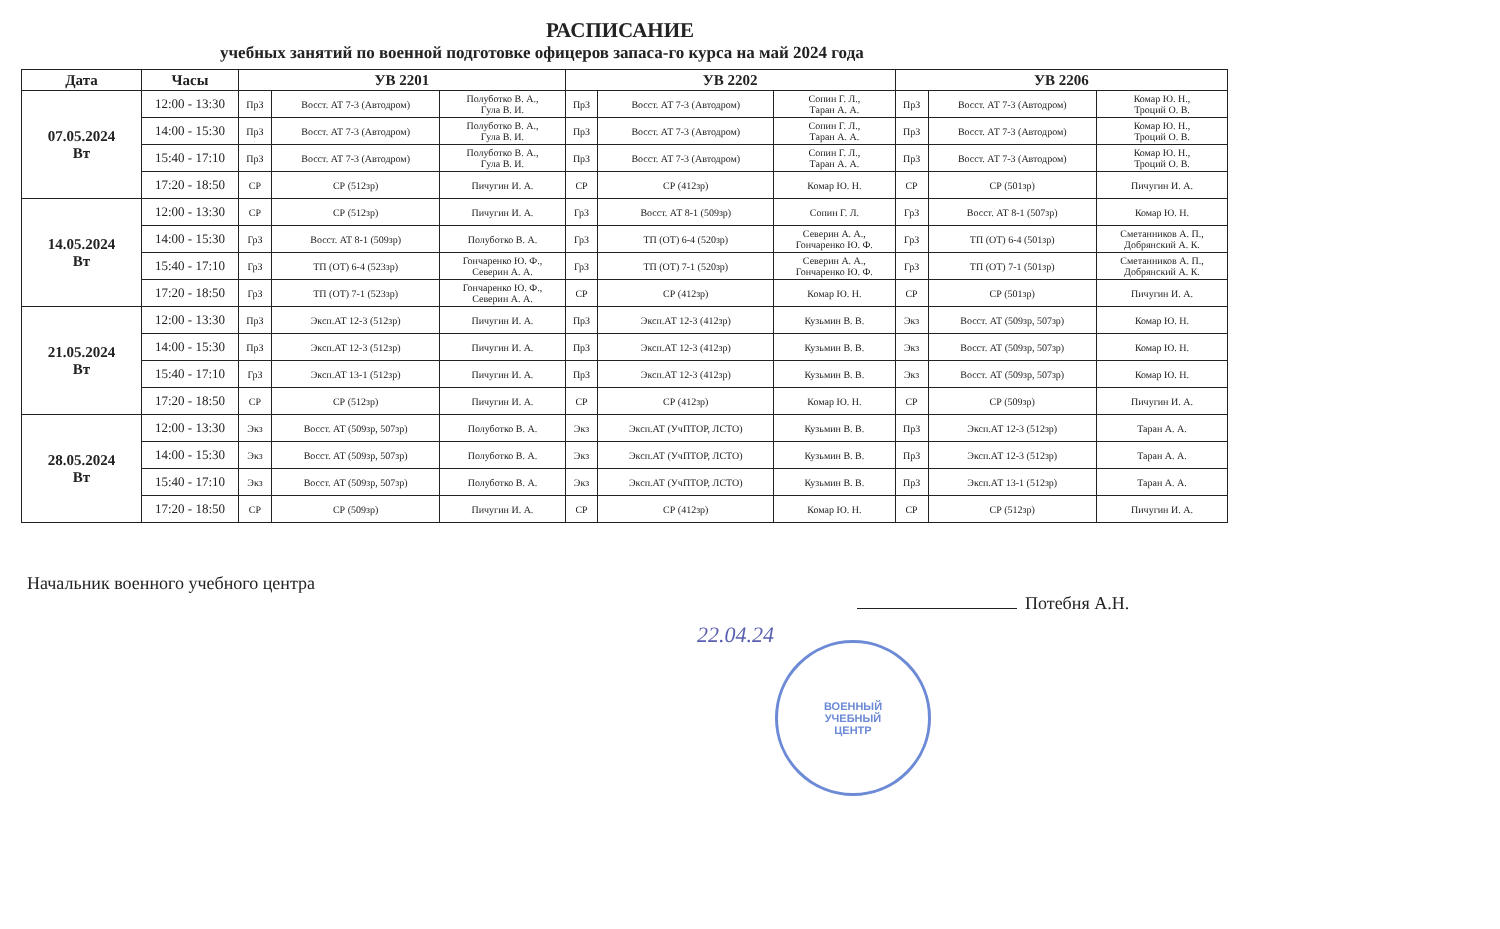РАСПИСАНИЕ
учебных занятий по военной подготовке офицеров запаса-го курса на май 2024 года
| Дата | Часы | УВ 2201 | | | УВ 2202 | | | УВ 2206 | | |
| --- | --- | --- | --- | --- | --- | --- | --- | --- | --- | --- |
| 07.05.2024 Вт | 12:00 - 13:30 | ПрЗ | Восст. АТ 7-3 (Автодром) | Полуботко В. А., Гула В. И. | ПрЗ | Восст. АТ 7-3 (Автодром) | Сопин Г. Л., Таран А. А. | ПрЗ | Восст. АТ 7-3 (Автодром) | Комар Ю. Н., Троций О. В. |
| | 14:00 - 15:30 | ПрЗ | Восст. АТ 7-3 (Автодром) | Полуботко В. А., Гула В. И. | ПрЗ | Восст. АТ 7-3 (Автодром) | Сопин Г. Л., Таран А. А. | ПрЗ | Восст. АТ 7-3 (Автодром) | Комар Ю. Н., Троций О. В. |
| | 15:40 - 17:10 | ПрЗ | Восст. АТ 7-3 (Автодром) | Полуботко В. А., Гула В. И. | ПрЗ | Восст. АТ 7-3 (Автодром) | Сопин Г. Л., Таран А. А. | ПрЗ | Восст. АТ 7-3 (Автодром) | Комар Ю. Н., Троций О. В. |
| | 17:20 - 18:50 | СР | СР (512зр) | Пичугин И. А. | СР | СР (412зр) | Комар Ю. Н. | СР | СР (501зр) | Пичугин И. А. |
| 14.05.2024 Вт | 12:00 - 13:30 | СР | СР (512зр) | Пичугин И. А. | ГрЗ | Восст. АТ 8-1 (509зр) | Сопин Г. Л. | ГрЗ | Восст. АТ 8-1 (507зр) | Комар Ю. Н. |
| | 14:00 - 15:30 | ГрЗ | Восст. АТ 8-1 (509зр) | Полуботко В. А. | ГрЗ | ТП (ОТ) 6-4 (520зр) | Северин А. А., Гончаренко Ю. Ф. | ГрЗ | ТП (ОТ) 6-4 (501зр) | Сметанников А. П., Добрянский А. К. |
| | 15:40 - 17:10 | ГрЗ | ТП (ОТ) 6-4 (523зр) | Гончаренко Ю. Ф., Северин А. А. | ГрЗ | ТП (ОТ) 7-1 (520зр) | Северин А. А., Гончаренко Ю. Ф. | ГрЗ | ТП (ОТ) 7-1 (501зр) | Сметанников А. П., Добрянский А. К. |
| | 17:20 - 18:50 | ГрЗ | ТП (ОТ) 7-1 (523зр) | Гончаренко Ю. Ф., Северин А. А. | СР | СР (412зр) | Комар Ю. Н. | СР | СР (501зр) | Пичугин И. А. |
| 21.05.2024 Вт | 12:00 - 13:30 | ПрЗ | Эксп.АТ 12-3 (512зр) | Пичугин И. А. | ПрЗ | Эксп.АТ 12-3 (412зр) | Кузьмин В. В. | Экз | Восст. АТ (509зр, 507зр) | Комар Ю. Н. |
| | 14:00 - 15:30 | ПрЗ | Эксп.АТ 12-3 (512зр) | Пичугин И. А. | ПрЗ | Эксп.АТ 12-3 (412зр) | Кузьмин В. В. | Экз | Восст. АТ (509зр, 507зр) | Комар Ю. Н. |
| | 15:40 - 17:10 | ГрЗ | Эксп.АТ 13-1 (512зр) | Пичугин И. А. | ПрЗ | Эксп.АТ 12-3 (412зр) | Кузьмин В. В. | Экз | Восст. АТ (509зр, 507зр) | Комар Ю. Н. |
| | 17:20 - 18:50 | СР | СР (512зр) | Пичугин И. А. | СР | СР (412зр) | Комар Ю. Н. | СР | СР (509зр) | Пичугин И. А. |
| 28.05.2024 Вт | 12:00 - 13:30 | Экз | Восст. АТ (509зр, 507зр) | Полуботко В. А. | Экз | Эксп.АТ (УчПТОР, ЛСТО) | Кузьмин В. В. | ПрЗ | Эксп.АТ 12-3 (512зр) | Таран А. А. |
| | 14:00 - 15:30 | Экз | Восст. АТ (509зр, 507зр) | Полуботко В. А. | Экз | Эксп.АТ (УчПТОР, ЛСТО) | Кузьмин В. В. | ПрЗ | Эксп.АТ 12-3 (512зр) | Таран А. А. |
| | 15:40 - 17:10 | Экз | Восст. АТ (509зр, 507зр) | Полуботко В. А. | Экз | Эксп.АТ (УчПТОР, ЛСТО) | Кузьмин В. В. | ПрЗ | Эксп.АТ 13-1 (512зр) | Таран А. А. |
| | 17:20 - 18:50 | СР | СР (509зр) | Пичугин И. А. | СР | СР (412зр) | Комар Ю. Н. | СР | СР (512зр) | Пичугин И. А. |
Начальник военного учебного центра
Потебня А.Н.
22.04.24
ВОЕННЫЙ
УЧЕБНЫЙ
ЦЕНТР